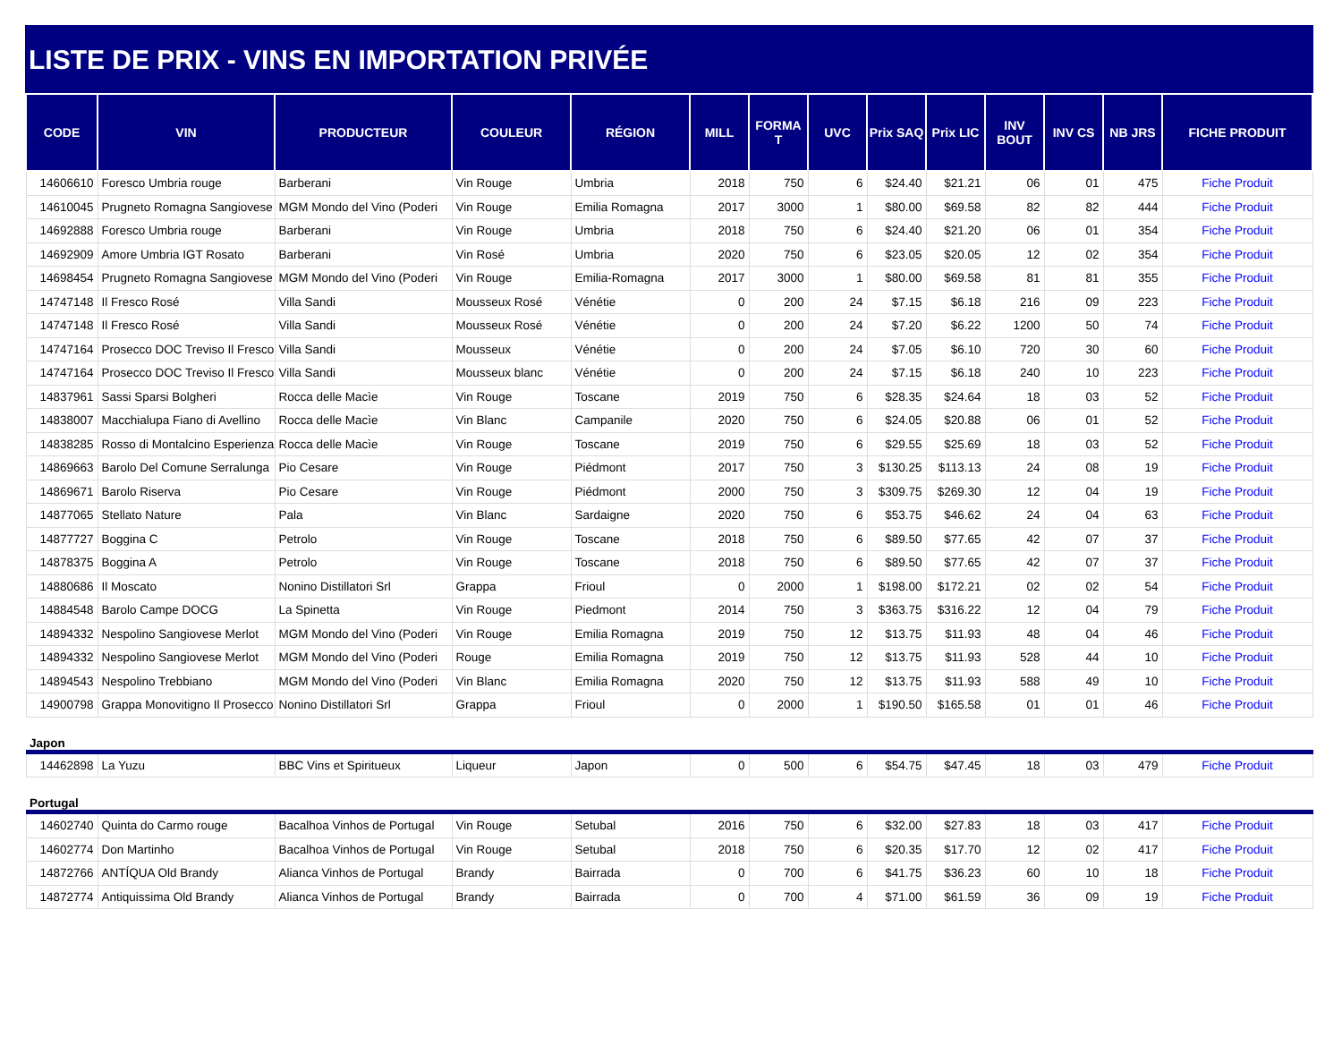LISTE DE PRIX - VINS EN IMPORTATION PRIVÉE
| CODE | VIN | PRODUCTEUR | COULEUR | RÉGION | MILL | FORMA T | UVC | Prix SAQ | Prix LIC | INV BOUT | INV CS | NB JRS | FICHE PRODUIT |
| --- | --- | --- | --- | --- | --- | --- | --- | --- | --- | --- | --- | --- | --- |
| 14606610 | Foresco Umbria rouge | Barberani | Vin Rouge | Umbria | 2018 | 750 | 6 | $24.40 | $21.21 | 06 | 01 | 475 | Fiche Produit |
| 14610045 | Prugneto Romagna Sangiovese | MGM Mondo del Vino (Poderi | Vin Rouge | Emilia Romagna | 2017 | 3000 | 1 | $80.00 | $69.58 | 82 | 82 | 444 | Fiche Produit |
| 14692888 | Foresco Umbria rouge | Barberani | Vin Rouge | Umbria | 2018 | 750 | 6 | $24.40 | $21.20 | 06 | 01 | 354 | Fiche Produit |
| 14692909 | Amore Umbria IGT Rosato | Barberani | Vin Rosé | Umbria | 2020 | 750 | 6 | $23.05 | $20.05 | 12 | 02 | 354 | Fiche Produit |
| 14698454 | Prugneto Romagna Sangiovese | MGM Mondo del Vino (Poderi | Vin Rouge | Emilia-Romagna | 2017 | 3000 | 1 | $80.00 | $69.58 | 81 | 81 | 355 | Fiche Produit |
| 14747148 | Il Fresco Rosé | Villa Sandi | Mousseux Rosé | Vénétie | 0 | 200 | 24 | $7.15 | $6.18 | 216 | 09 | 223 | Fiche Produit |
| 14747148 | Il Fresco Rosé | Villa Sandi | Mousseux Rosé | Vénétie | 0 | 200 | 24 | $7.20 | $6.22 | 1200 | 50 | 74 | Fiche Produit |
| 14747164 | Prosecco DOC Treviso Il Fresco | Villa Sandi | Mousseux | Vénétie | 0 | 200 | 24 | $7.05 | $6.10 | 720 | 30 | 60 | Fiche Produit |
| 14747164 | Prosecco DOC Treviso Il Fresco | Villa Sandi | Mousseux blanc | Vénétie | 0 | 200 | 24 | $7.15 | $6.18 | 240 | 10 | 223 | Fiche Produit |
| 14837961 | Sassi Sparsi Bolgheri | Rocca delle Macìe | Vin Rouge | Toscane | 2019 | 750 | 6 | $28.35 | $24.64 | 18 | 03 | 52 | Fiche Produit |
| 14838007 | Macchialupa Fiano di Avellino | Rocca delle Macìe | Vin Blanc | Campanile | 2020 | 750 | 6 | $24.05 | $20.88 | 06 | 01 | 52 | Fiche Produit |
| 14838285 | Rosso di Montalcino Esperienza | Rocca delle Macìe | Vin Rouge | Toscane | 2019 | 750 | 6 | $29.55 | $25.69 | 18 | 03 | 52 | Fiche Produit |
| 14869663 | Barolo Del Comune Serralunga | Pio Cesare | Vin Rouge | Piédmont | 2017 | 750 | 3 | $130.25 | $113.13 | 24 | 08 | 19 | Fiche Produit |
| 14869671 | Barolo Riserva | Pio Cesare | Vin Rouge | Piédmont | 2000 | 750 | 3 | $309.75 | $269.30 | 12 | 04 | 19 | Fiche Produit |
| 14877065 | Stellato Nature | Pala | Vin Blanc | Sardaigne | 2020 | 750 | 6 | $53.75 | $46.62 | 24 | 04 | 63 | Fiche Produit |
| 14877727 | Boggina C | Petrolo | Vin Rouge | Toscane | 2018 | 750 | 6 | $89.50 | $77.65 | 42 | 07 | 37 | Fiche Produit |
| 14878375 | Boggina A | Petrolo | Vin Rouge | Toscane | 2018 | 750 | 6 | $89.50 | $77.65 | 42 | 07 | 37 | Fiche Produit |
| 14880686 | Il Moscato | Nonino Distillatori Srl | Grappa | Frioul | 0 | 2000 | 1 | $198.00 | $172.21 | 02 | 02 | 54 | Fiche Produit |
| 14884548 | Barolo Campe DOCG | La Spinetta | Vin Rouge | Piedmont | 2014 | 750 | 3 | $363.75 | $316.22 | 12 | 04 | 79 | Fiche Produit |
| 14894332 | Nespolino Sangiovese Merlot | MGM Mondo del Vino (Poderi | Vin Rouge | Emilia Romagna | 2019 | 750 | 12 | $13.75 | $11.93 | 48 | 04 | 46 | Fiche Produit |
| 14894332 | Nespolino Sangiovese Merlot | MGM Mondo del Vino (Poderi | Rouge | Emilia Romagna | 2019 | 750 | 12 | $13.75 | $11.93 | 528 | 44 | 10 | Fiche Produit |
| 14894543 | Nespolino Trebbiano | MGM Mondo del Vino (Poderi | Vin Blanc | Emilia Romagna | 2020 | 750 | 12 | $13.75 | $11.93 | 588 | 49 | 10 | Fiche Produit |
| 14900798 | Grappa Monovitigno Il Prosecco | Nonino Distillatori Srl | Grappa | Frioul | 0 | 2000 | 1 | $190.50 | $165.58 | 01 | 01 | 46 | Fiche Produit |
| Japon | | | | | | | | | | | | | |
| 14462898 | La Yuzu | BBC Vins et Spiritueux | Liqueur | Japon | 0 | 500 | 6 | $54.75 | $47.45 | 18 | 03 | 479 | Fiche Produit |
| Portugal | | | | | | | | | | | | | |
| 14602740 | Quinta do Carmo rouge | Bacalhoa Vinhos de Portugal | Vin Rouge | Setubal | 2016 | 750 | 6 | $32.00 | $27.83 | 18 | 03 | 417 | Fiche Produit |
| 14602774 | Don Martinho | Bacalhoa Vinhos de Portugal | Vin Rouge | Setubal | 2018 | 750 | 6 | $20.35 | $17.70 | 12 | 02 | 417 | Fiche Produit |
| 14872766 | ANTÍQUA Old Brandy | Alianca Vinhos de Portugal | Brandy | Bairrada | 0 | 700 | 6 | $41.75 | $36.23 | 60 | 10 | 18 | Fiche Produit |
| 14872774 | Antiquissima Old Brandy | Alianca Vinhos de Portugal | Brandy | Bairrada | 0 | 700 | 4 | $71.00 | $61.59 | 36 | 09 | 19 | Fiche Produit |